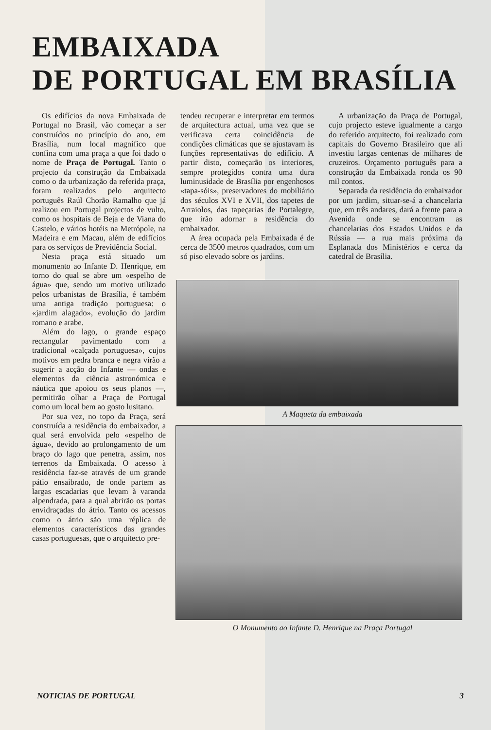EMBAIXADA
DE PORTUGAL EM BRASÍLIA
Os edifícios da nova Embaixada de Portugal no Brasil, vão começar a ser construídos no princípio do ano, em Brasília, num local magnífico que confina com uma praça a que foi dado o nome de Praça de Portugal. Tanto o projecto da construção da Embaixada como o da urbanização da referida praça, foram realizados pelo arquitecto português Raúl Chorão Ramalho que já realizou em Portugal projectos de vulto, como os hospitais de Beja e de Viana do Castelo, e vários hotéis na Metrópole, na Madeira e em Macau, além de edifícios para os serviços de Previdência Social.
Nesta praça está situado um monumento ao Infante D. Henrique, em torno do qual se abre um «espelho de água» que, sendo um motivo utilizado pelos urbanistas de Brasília, é também uma antiga tradição portuguesa: o «jardim alagado», evolução do jardim romano e arabe.
Além do lago, o grande espaço rectangular pavimentado com a tradicional «calçada portuguesa», cujos motivos em pedra branca e negra virão a sugerir a acção do Infante — ondas e elementos da ciência astronómica e náutica que apoiou os seus planos —, permitirão olhar a Praça de Portugal como um local bem ao gosto lusitano.
Por sua vez, no topo da Praça, será construída a residência do embaixador, a qual será envolvida pelo «espelho de água», devido ao prolongamento de um braço do lago que penetra, assim, nos terrenos da Embaixada. O acesso à residência faz-se através de um grande pátio ensaibrado, de onde partem as largas escadarias que levam à varanda alpendrada, para a qual abrirão os portas envidraçadas do átrio. Tanto os acessos como o átrio são uma réplica de elementos característicos das grandes casas portuguesas, que o arquitecto pre-
tendeu recuperar e interpretar em termos de arquitectura actual, uma vez que se verificava certa coincidência de condições climáticas que se ajustavam às funções representativas do edifício. A partir disto, começarão os interiores, sempre protegidos contra uma dura luminusidade de Brasília por engenhosos «tapa-sóis», preservadores do mobiliário dos séculos XVI e XVII, dos tapetes de Arraiolos, das tapeçarias de Portalegre, que irão adornar a residência do embaixador.
A área ocupada pela Embaixada é de cerca de 3500 metros quadrados, com um só piso elevado sobre os jardins.
A urbanização da Praça de Portugal, cujo projecto esteve igualmente a cargo do referido arquitecto, foi realizado com capitais do Governo Brasileiro que ali investiu largas centenas de milhares de cruzeiros. Orçamento português para a construção da Embaixada ronda os 90 mil contos.
Separada da residência do embaixador por um jardim, situar-se-á a chancelaria que, em três andares, dará a frente para a Avenida onde se encontram as chancelarias dos Estados Unidos e da Rússia — a rua mais próxima da Esplanada dos Ministérios e cerca da catedral de Brasília.
A Maqueta da embaixada
O Monumento ao Infante D. Henrique na Praça Portugal
NOTICIAS DE PORTUGAL 3